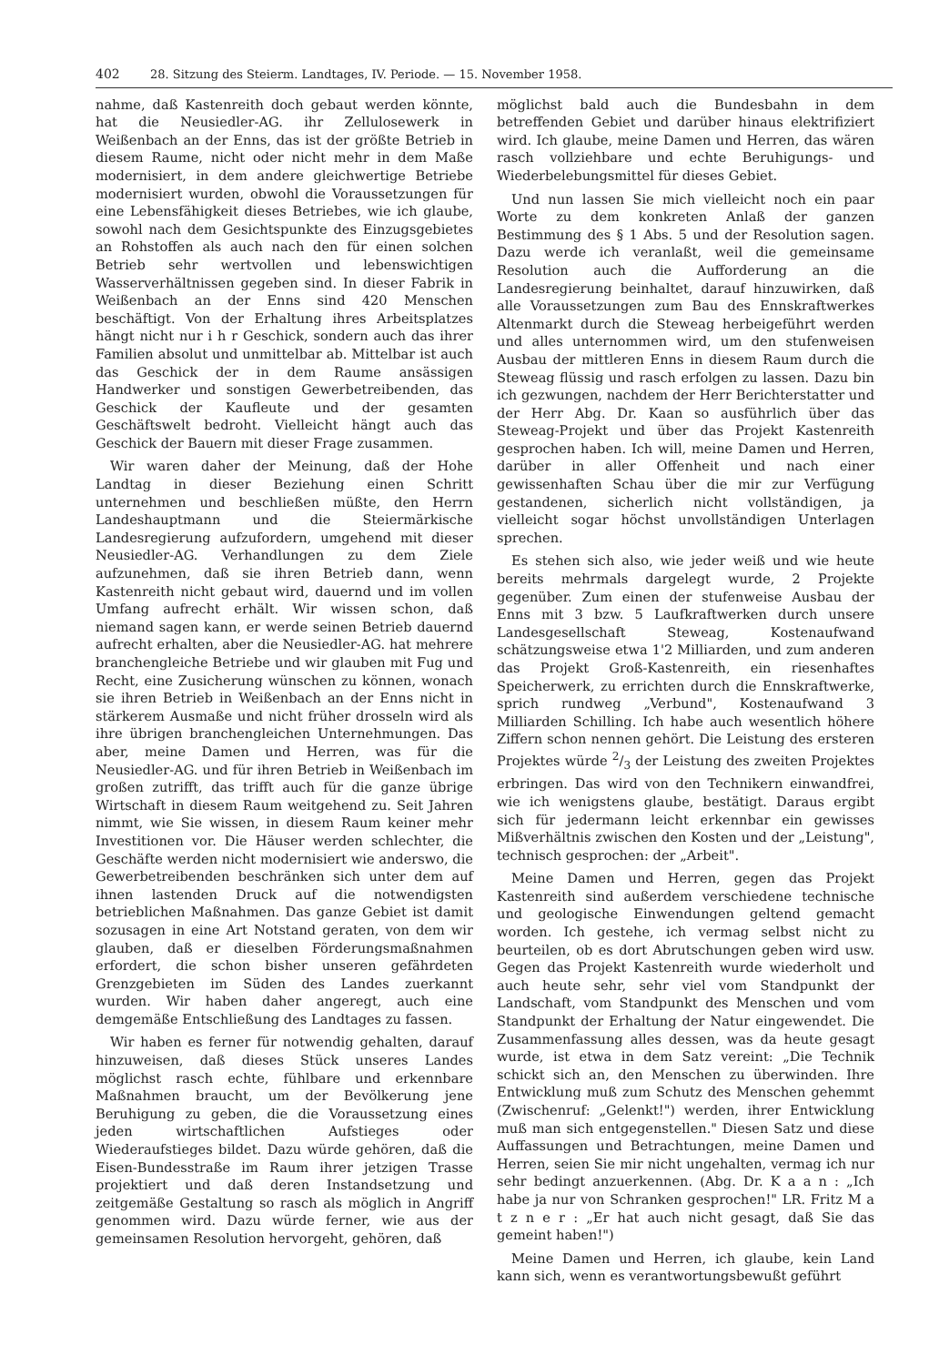402 28. Sitzung des Steierm. Landtages, IV. Periode. — 15. November 1958.
nahme, daß Kastenreith doch gebaut werden könnte, hat die Neusiedler-AG. ihr Zellulosewerk in Weißenbach an der Enns, das ist der größte Betrieb in diesem Raume, nicht oder nicht mehr in dem Maße modernisiert, in dem andere gleichwertige Betriebe modernisiert wurden, obwohl die Voraussetzungen für eine Lebensfähigkeit dieses Betriebes, wie ich glaube, sowohl nach dem Gesichtspunkte des Einzugsgebietes an Rohstoffen als auch nach den für einen solchen Betrieb sehr wertvollen und lebenswichtigen Wasserverhältnissen gegeben sind. In dieser Fabrik in Weißenbach an der Enns sind 420 Menschen beschäftigt. Von der Erhaltung ihres Arbeitsplatzes hängt nicht nur i h r Geschick, sondern auch das ihrer Familien absolut und unmittelbar ab. Mittelbar ist auch das Geschick der in dem Raume ansässigen Handwerker und sonstigen Gewerbetreibenden, das Geschick der Kaufleute und der gesamten Geschäftswelt bedroht. Vielleicht hängt auch das Geschick der Bauern mit dieser Frage zusammen.
Wir waren daher der Meinung, daß der Hohe Landtag in dieser Beziehung einen Schritt unternehmen und beschließen müßte, den Herrn Landeshauptmann und die Steiermärkische Landesregierung aufzufordern, umgehend mit dieser Neusiedler-AG. Verhandlungen zu dem Ziele aufzunehmen, daß sie ihren Betrieb dann, wenn Kastenreith nicht gebaut wird, dauernd und im vollen Umfang aufrecht erhält. Wir wissen schon, daß niemand sagen kann, er werde seinen Betrieb dauernd aufrecht erhalten, aber die Neusiedler-AG. hat mehrere branchengleiche Betriebe und wir glauben mit Fug und Recht, eine Zusicherung wünschen zu können, wonach sie ihren Betrieb in Weißenbach an der Enns nicht in stärkerem Ausmaße und nicht früher drosseln wird als ihre übrigen branchengleichen Unternehmungen. Das aber, meine Damen und Herren, was für die Neusiedler-AG. und für ihren Betrieb in Weißenbach im großen zutrifft, das trifft auch für die ganze übrige Wirtschaft in diesem Raum weitgehend zu. Seit Jahren nimmt, wie Sie wissen, in diesem Raum keiner mehr Investitionen vor. Die Häuser werden schlechter, die Geschäfte werden nicht modernisiert wie anderswo, die Gewerbetreibenden beschränken sich unter dem auf ihnen lastenden Druck auf die notwendigsten betrieblichen Maßnahmen. Das ganze Gebiet ist damit sozusagen in eine Art Notstand geraten, von dem wir glauben, daß er dieselben Förderungsmaßnahmen erfordert, die schon bisher unseren gefährdeten Grenzgebieten im Süden des Landes zuerkannt wurden. Wir haben daher angeregt, auch eine demgemäße Entschließung des Landtages zu fassen.
Wir haben es ferner für notwendig gehalten, darauf hinzuweisen, daß dieses Stück unseres Landes möglichst rasch echte, fühlbare und erkennbare Maßnahmen braucht, um der Bevölkerung jene Beruhigung zu geben, die die Voraussetzung eines jeden wirtschaftlichen Aufstieges oder Wiederaufstieges bildet. Dazu würde gehören, daß die Eisen-Bundesstraße im Raum ihrer jetzigen Trasse projektiert und daß deren Instandsetzung und zeitgemäße Gestaltung so rasch als möglich in Angriff genommen wird. Dazu würde ferner, wie aus der gemeinsamen Resolution hervorgeht, gehören, daß
möglichst bald auch die Bundesbahn in dem betreffenden Gebiet und darüber hinaus elektrifiziert wird. Ich glaube, meine Damen und Herren, das wären rasch vollziehbare und echte Beruhigungs- und Wiederbelebungsmittel für dieses Gebiet.
Und nun lassen Sie mich vielleicht noch ein paar Worte zu dem konkreten Anlaß der ganzen Bestimmung des § 1 Abs. 5 und der Resolution sagen. Dazu werde ich veranlaßt, weil die gemeinsame Resolution auch die Aufforderung an die Landesregierung beinhaltet, darauf hinzuwirken, daß alle Voraussetzungen zum Bau des Ennskraftwerkes Altenmarkt durch die Steweag herbeigeführt werden und alles unternommen wird, um den stufenweisen Ausbau der mittleren Enns in diesem Raum durch die Steweag flüssig und rasch erfolgen zu lassen. Dazu bin ich gezwungen, nachdem der Herr Berichterstatter und der Herr Abg. Dr. Kaan so ausführlich über das Steweag-Projekt und über das Projekt Kastenreith gesprochen haben. Ich will, meine Damen und Herren, darüber in aller Offenheit und nach einer gewissenhaften Schau über die mir zur Verfügung gestandenen, sicherlich nicht vollständigen, ja vielleicht sogar höchst unvollständigen Unterlagen sprechen.
Es stehen sich also, wie jeder weiß und wie heute bereits mehrmals dargelegt wurde, 2 Projekte gegenüber. Zum einen der stufenweise Ausbau der Enns mit 3 bzw. 5 Laufkraftwerken durch unsere Landesgesellschaft Steweag, Kostenaufwand schätzungsweise etwa 1'2 Milliarden, und zum anderen das Projekt Groß-Kastenreith, ein riesenhaftes Speicherwerk, zu errichten durch die Ennskraftwerke, sprich rundweg „Verbund", Kostenaufwand 3 Milliarden Schilling. Ich habe auch wesentlich höhere Ziffern schon nennen gehört. Die Leistung des ersteren Projektes würde 2/3 der Leistung des zweiten Projektes erbringen. Das wird von den Technikern einwandfrei, wie ich wenigstens glaube, bestätigt. Daraus ergibt sich für jedermann leicht erkennbar ein gewisses Mißverhältnis zwischen den Kosten und der „Leistung", technisch gesprochen: der „Arbeit".
Meine Damen und Herren, gegen das Projekt Kastenreith sind außerdem verschiedene technische und geologische Einwendungen geltend gemacht worden. Ich gestehe, ich vermag selbst nicht zu beurteilen, ob es dort Abrutschungen geben wird usw. Gegen das Projekt Kastenreith wurde wiederholt und auch heute sehr, sehr viel vom Standpunkt der Landschaft, vom Standpunkt des Menschen und vom Standpunkt der Erhaltung der Natur eingewendet. Die Zusammenfassung alles dessen, was da heute gesagt wurde, ist etwa in dem Satz vereint: „Die Technik schickt sich an, den Menschen zu überwinden. Ihre Entwicklung muß zum Schutz des Menschen gehemmt (Zwischenruf: „Gelenkt!") werden, ihrer Entwicklung muß man sich entgegenstellen." Diesen Satz und diese Auffassungen und Betrachtungen, meine Damen und Herren, seien Sie mir nicht ungehalten, vermag ich nur sehr bedingt anzuerkennen. (Abg. Dr. K a a n : „Ich habe ja nur von Schranken gesprochen!" LR. Fritz M a t z n e r : „Er hat auch nicht gesagt, daß Sie das gemeint haben!")
Meine Damen und Herren, ich glaube, kein Land kann sich, wenn es verantwortungsbewußt geführt